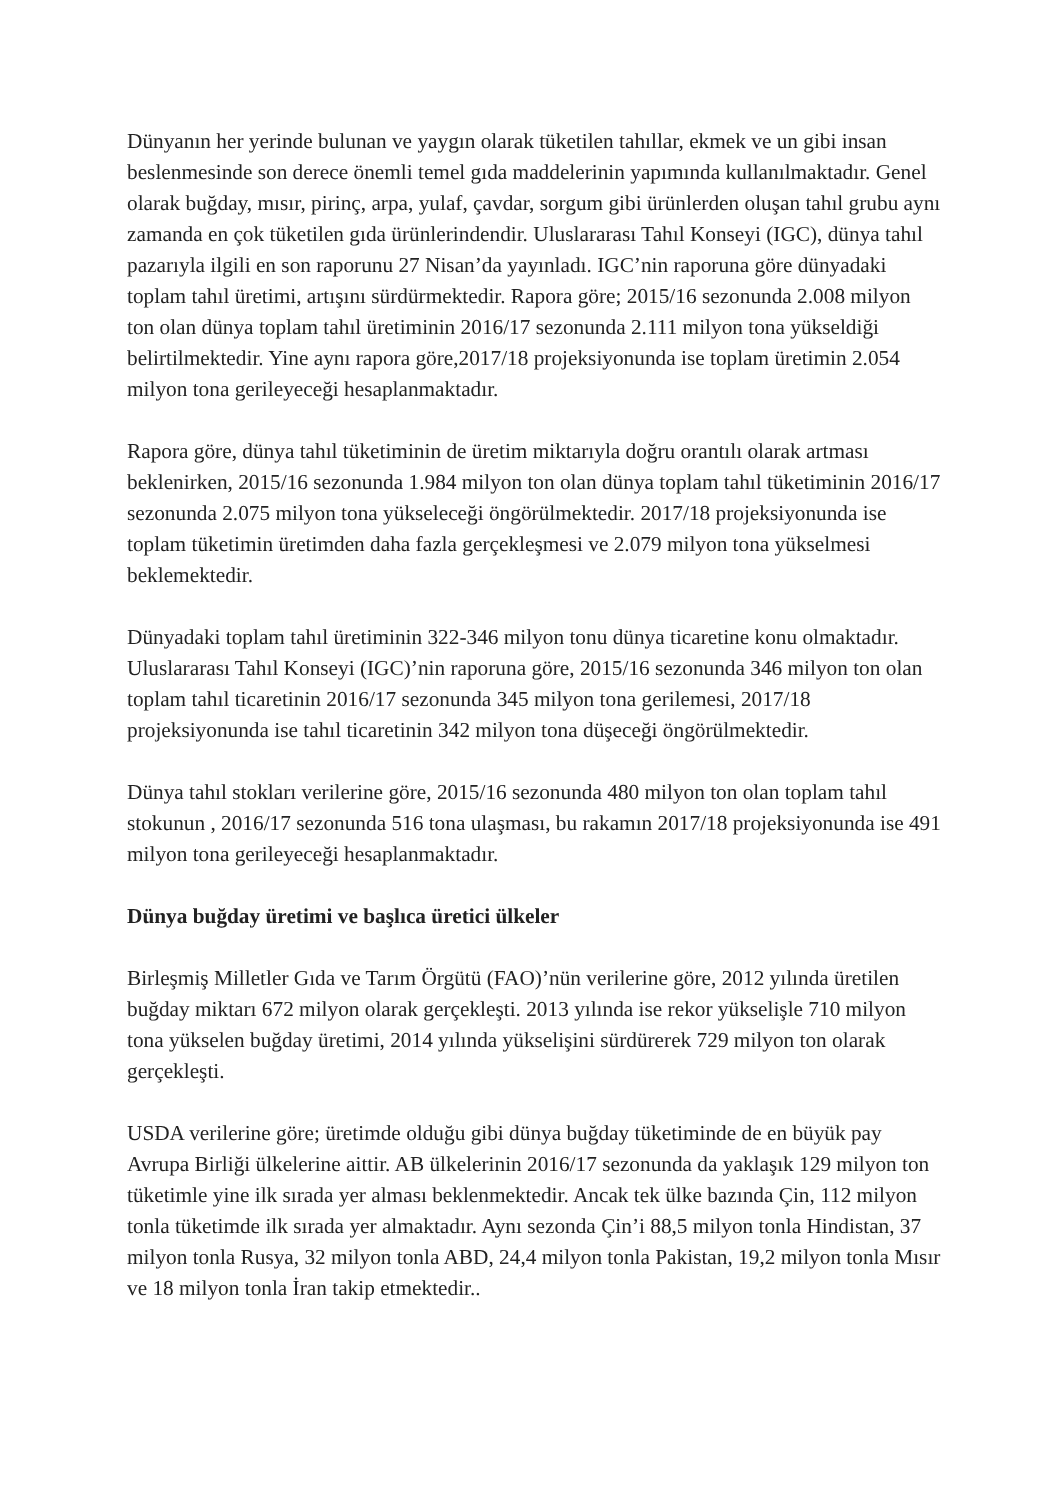Dünyanın her yerinde bulunan ve yaygın olarak tüketilen tahıllar, ekmek ve un gibi insan beslenmesinde son derece önemli temel gıda maddelerinin yapımında kullanılmaktadır. Genel olarak buğday, mısır, pirinç, arpa, yulaf, çavdar, sorgum gibi ürünlerden oluşan tahıl grubu aynı zamanda en çok tüketilen gıda ürünlerindendir. Uluslararası Tahıl Konseyi (IGC), dünya tahıl pazarıyla ilgili en son raporunu 27 Nisan’da yayınladı. IGC’nin raporuna göre dünyadaki toplam tahıl üretimi, artışını sürdürmektedir. Rapora göre; 2015/16 sezonunda 2.008 milyon ton olan dünya toplam tahıl üretiminin 2016/17 sezonunda 2.111 milyon tona yükseldiği belirtilmektedir. Yine aynı rapora göre,2017/18 projeksiyonunda ise toplam üretimin 2.054 milyon tona gerileyeceği hesaplanmaktadır.
Rapora göre, dünya tahıl tüketiminin de üretim miktarıyla doğru orantılı olarak artması beklenirken, 2015/16 sezonunda 1.984 milyon ton olan dünya toplam tahıl tüketiminin 2016/17 sezonunda 2.075 milyon tona yükseleceği öngörülmektedir. 2017/18 projeksiyonunda ise toplam tüketimin üretimden daha fazla gerçekleşmesi ve 2.079 milyon tona yükselmesi beklemektedir.
Dünyadaki toplam tahıl üretiminin 322-346 milyon tonu dünya ticaretine konu olmaktadır. Uluslararası Tahıl Konseyi (IGC)’nin raporuna göre, 2015/16 sezonunda 346 milyon ton olan toplam tahıl ticaretinin 2016/17 sezonunda 345 milyon tona gerilemesi, 2017/18 projeksiyonunda ise tahıl ticaretinin 342 milyon tona düşeceği öngörülmektedir.
Dünya tahıl stokları verilerine göre, 2015/16 sezonunda 480 milyon ton olan toplam tahıl stokunun , 2016/17 sezonunda 516 tona ulaşması, bu rakamın 2017/18 projeksiyonunda ise 491 milyon tona gerileyeceği hesaplanmaktadır.
Dünya buğday üretimi ve başlıca üretici ülkeler
Birleşmiş Milletler Gıda ve Tarım Örgütü (FAO)’nün verilerine göre, 2012 yılında üretilen buğday miktarı 672 milyon olarak gerçekleşti. 2013 yılında ise rekor yükselişle 710 milyon tona yükselen buğday üretimi, 2014 yılında yükselişini sürdürerek 729 milyon ton olarak gerçekleşti.
USDA verilerine göre; üretimde olduğu gibi dünya buğday tüketiminde de en büyük pay Avrupa Birliği ülkelerine aittir. AB ülkelerinin 2016/17 sezonunda da yaklaşık 129 milyon ton tüketimle yine ilk sırada yer alması beklenmektedir. Ancak tek ülke bazında Çin, 112 milyon tonla tüketimde ilk sırada yer almaktadır. Aynı sezonda Çin’i 88,5 milyon tonla Hindistan, 37 milyon tonla Rusya, 32 milyon tonla ABD, 24,4 milyon tonla Pakistan, 19,2 milyon tonla Mısır ve 18 milyon tonla İran takip etmektedir..